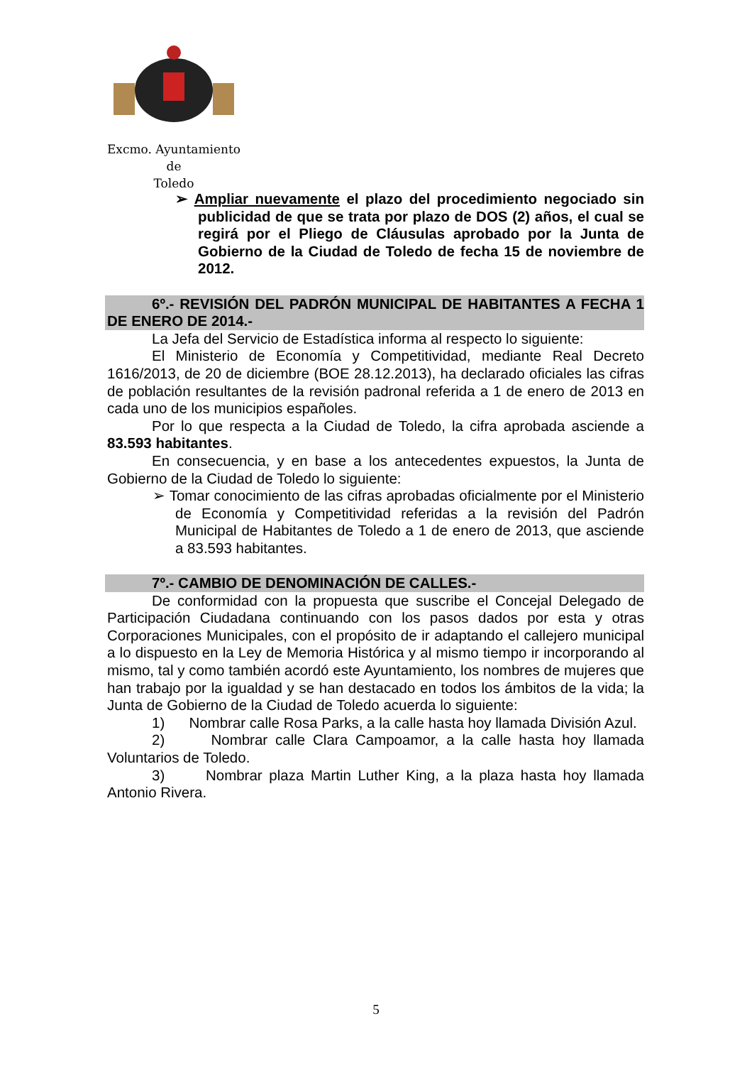Excmo. Ayuntamiento
de
Toledo
➢ Ampliar nuevamente el plazo del procedimiento negociado sin publicidad de que se trata por plazo de DOS (2) años, el cual se regirá por el Pliego de Cláusulas aprobado por la Junta de Gobierno de la Ciudad de Toledo de fecha 15 de noviembre de 2012.
6º.- REVISIÓN DEL PADRÓN MUNICIPAL DE HABITANTES A FECHA 1 DE ENERO DE 2014.-
La Jefa del Servicio de Estadística informa al respecto lo siguiente:
El Ministerio de Economía y Competitividad, mediante Real Decreto 1616/2013, de 20 de diciembre (BOE 28.12.2013), ha declarado oficiales las cifras de población resultantes de la revisión padronal referida a 1 de enero de 2013 en cada uno de los municipios españoles.
Por lo que respecta a la Ciudad de Toledo, la cifra aprobada asciende a 83.593 habitantes.
En consecuencia, y en base a los antecedentes expuestos, la Junta de Gobierno de la Ciudad de Toledo lo siguiente:
➢ Tomar conocimiento de las cifras aprobadas oficialmente por el Ministerio de Economía y Competitividad referidas a la revisión del Padrón Municipal de Habitantes de Toledo a 1 de enero de 2013, que asciende a 83.593 habitantes.
7º.- CAMBIO DE DENOMINACIÓN DE CALLES.-
De conformidad con la propuesta que suscribe el Concejal Delegado de Participación Ciudadana continuando con los pasos dados por esta y otras Corporaciones Municipales, con el propósito de ir adaptando el callejero municipal a lo dispuesto en la Ley de Memoria Histórica y al mismo tiempo ir incorporando al mismo, tal y como también acordó este Ayuntamiento, los nombres de mujeres que han trabajo por la igualdad y se han destacado en todos los ámbitos de la vida; la Junta de Gobierno de la Ciudad de Toledo acuerda lo siguiente:
1) Nombrar calle Rosa Parks, a la calle hasta hoy llamada División Azul.
2) Nombrar calle Clara Campoamor, a la calle hasta hoy llamada Voluntarios de Toledo.
3) Nombrar plaza Martin Luther King, a la plaza hasta hoy llamada Antonio Rivera.
5